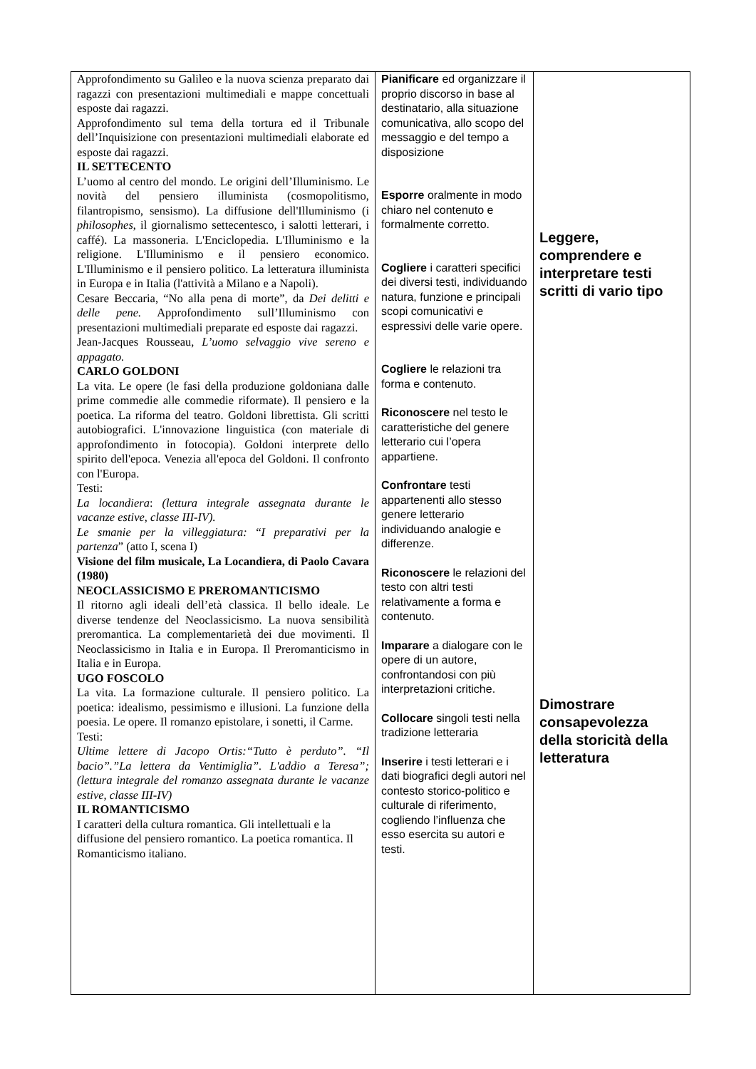| Approfondimento su Galileo e la nuova scienza preparato dai ragazzi con presentazioni multimediali e mappe concettuali esposte dai ragazzi. Approfondimento sul tema della tortura ed il Tribunale dell’Inquisizione con presentazioni multimediali elaborate ed esposte dai ragazzi. IL SETTECENTO L’uomo al centro del mondo. Le origini dell’Illuminismo. Le novità del pensiero illuminista (cosmopolitismo, filantropismo, sensismo). La diffusione dell'Illuminismo (i philosophes , il giornalismo settecentesco, i salotti letterari, i caffé). La massoneria. L'Enciclopedia. L'Illuminismo e la religione. L'Illuminismo e il pensiero economico. L'Illuminismo e il pensiero politico. La letteratura illuminista in Europa e in Italia (l'attività a Milano e a Napoli). Cesare Beccaria, “No alla pena di morte”, da Dei delitti e delle pene. Approfondimento sull’Illuminismo con presentazioni multimediali preparate ed esposte dai ragazzi. Jean-Jacques Rousseau, L’uomo selvaggio vive sereno e appagato. CARLO GOLDONI La vita. Le opere (le fasi della produzione goldoniana dalle prime commedie alle commedie riformate). Il pensiero e la poetica. La riforma del teatro. Goldoni librettista. Gli scritti autobiografici. L'innovazione linguistica (con materiale di approfondimento in fotocopia). Goldoni interprete dello spirito dell'epoca. Venezia all'epoca del Goldoni. Il confronto con l'Europa. Testi: La locandiera : (lettura integrale assegnata durante le vacanze estive, classe III-IV). Le smanie per la villeggiatura: “ I preparativi per la partenza ” (atto I, scena I) Visione del film musicale, La Locandiera, di Paolo Cavara (1980) NEOCLASSICISMO E PREROMANTICISMO Il ritorno agli ideali dell’età classica. Il bello ideale. Le diverse tendenze del Neoclassicismo. La nuova sensibilità preromantica. La complementarietà dei due movimenti. Il Neoclassicismo in Italia e in Europa. Il Preromanticismo in Italia e in Europa. UGO FOSCOLO La vita. La formazione culturale. Il pensiero politico. La poetica: idealismo, pessimismo e illusioni. La funzione della poesia. Le opere. Il romanzo epistolare, i sonetti, il Carme. Testi: Ultime lettere di Jacopo Ortis:“Tutto è perduto”. “Il bacio”.”La lettera da Ventimiglia”. L'addio a Teresa”; (lettura integrale del romanzo assegnata durante le vacanze estive, classe III-IV) IL ROMANTICISMO I caratteri della cultura romantica. Gli intellettuali e la diffusione del pensiero romantico. La poetica romantica. Il Romanticismo italiano. | Pianificare ed organizzare il proprio discorso in base al destinatario, alla situazione comunicativa, allo scopo del messaggio e del tempo a disposizione Esporre oralmente in modo chiaro nel contenuto e formalmente corretto. Cogliere i caratteri specifici dei diversi testi, individuando natura, funzione e principali scopi comunicativi e espressivi delle varie opere. Cogliere le relazioni tra forma e contenuto. Riconoscere nel testo le caratteristiche del genere letterario cui l’opera appartiene. Confrontare testi appartenenti allo stesso genere letterario individuando analogie e differenze. Riconoscere le relazioni del testo con altri testi relativamente a forma e contenuto. Imparare a dialogare con le opere di un autore, confrontandosi con più interpretazioni critiche. Collocare singoli testi nella tradizione letteraria Inserire i testi letterari e i dati biografici degli autori nel contesto storico-politico e culturale di riferimento, cogliendo l’influenza che esso esercita su autori e testi. | Leggere, comprendere e interpretare testi scritti di vario tipo Dimostrare consapevolezza della storicità della letteratura |